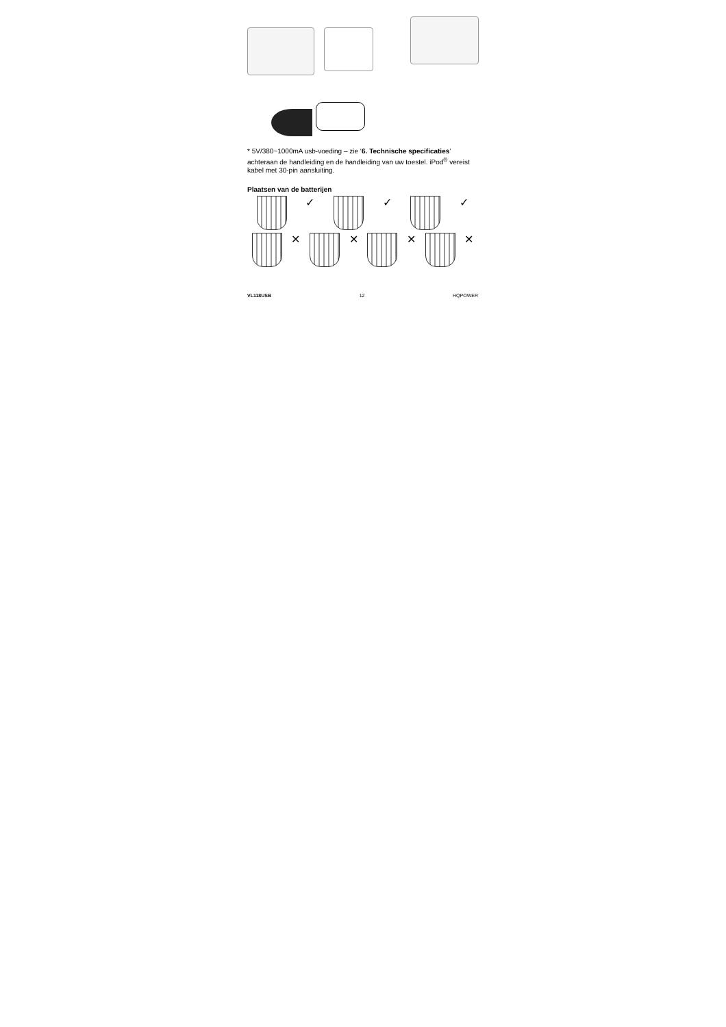* 5V/380~1000mA usb-voeding – zie ‘6. Technische specificaties’ achteraan de handleiding en de handleiding van uw toestel. iPod<sup>®</sup> vereist kabel met 30-pin aansluiting.
Plaatsen van de batterijen
✓
✓
✓
✕
✕
✕
✕
VL118USB 12 HQPOWER